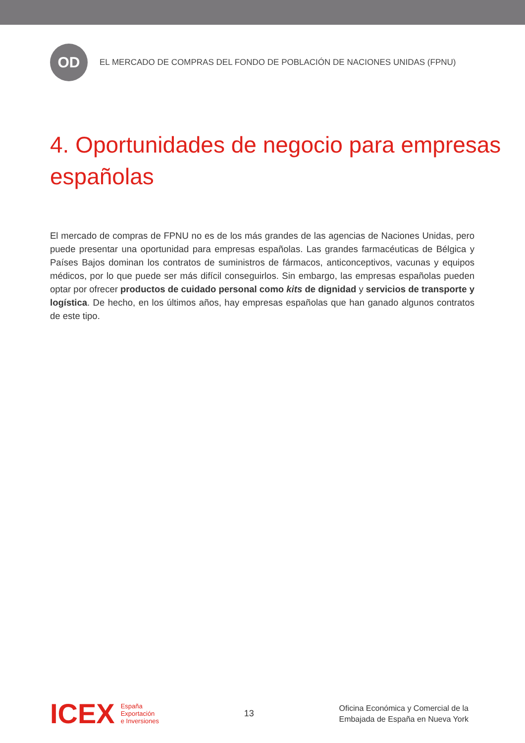OD
EL MERCADO DE COMPRAS DEL FONDO DE POBLACIÓN DE NACIONES UNIDAS (FPNU)
4. Oportunidades de negocio para empresas españolas
El mercado de compras de FPNU no es de los más grandes de las agencias de Naciones Unidas, pero puede presentar una oportunidad para empresas españolas. Las grandes farmacéuticas de Bélgica y Países Bajos dominan los contratos de suministros de fármacos, anticonceptivos, vacunas y equipos médicos, por lo que puede ser más difícil conseguirlos. Sin embargo, las empresas españolas pueden optar por ofrecer productos de cuidado personal como kits de dignidad y servicios de transporte y logística. De hecho, en los últimos años, hay empresas españolas que han ganado algunos contratos de este tipo.
ICEX
España
Exportación
e Inversiones
13
Oficina Económica y Comercial de la
Embajada de España en Nueva York